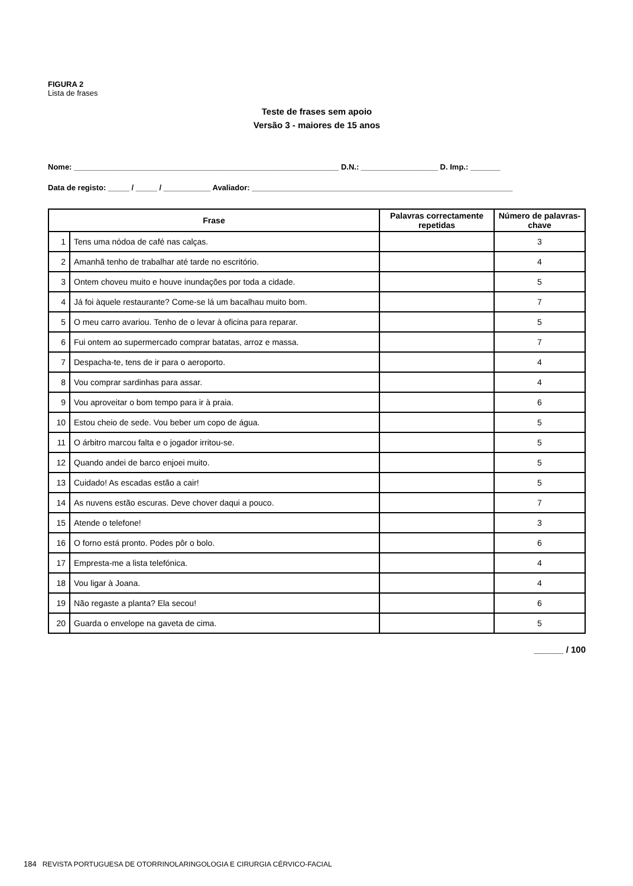FIGURA 2
Lista de frases
Teste de frases sem apoio
Versão 3 - maiores de 15 anos
Nome: ______________________________________________________________ D.N.: __________________ D. Imp.: _______
Data de registo: _____ / _____ / ___________ Avaliador: _____________________________________________________________
| Frase | | Palavras correctamente repetidas | Número de palavras-chave |
| --- | --- | --- | --- |
| 1 | Tens uma nódoa de café nas calças. | | 3 |
| 2 | Amanhã tenho de trabalhar até tarde no escritório. | | 4 |
| 3 | Ontem choveu muito e houve inundações por toda a cidade. | | 5 |
| 4 | Já foi àquele restaurante? Come-se lá um bacalhau muito bom. | | 7 |
| 5 | O meu carro avariou. Tenho de o levar à oficina para reparar. | | 5 |
| 6 | Fui ontem ao supermercado comprar batatas, arroz e massa. | | 7 |
| 7 | Despacha-te, tens de ir para o aeroporto. | | 4 |
| 8 | Vou comprar sardinhas para assar. | | 4 |
| 9 | Vou aproveitar o bom tempo para ir à praia. | | 6 |
| 10 | Estou cheio de sede. Vou beber um copo de água. | | 5 |
| 11 | O árbitro marcou falta e o jogador irritou-se. | | 5 |
| 12 | Quando andei de barco enjoei muito. | | 5 |
| 13 | Cuidado! As escadas estão a cair! | | 5 |
| 14 | As nuvens estão escuras. Deve chover daqui a pouco. | | 7 |
| 15 | Atende o telefone! | | 3 |
| 16 | O forno está pronto. Podes pôr o bolo. | | 6 |
| 17 | Empresta-me a lista telefónica. | | 4 |
| 18 | Vou ligar à Joana. | | 4 |
| 19 | Não regaste a planta? Ela secou! | | 6 |
| 20 | Guarda o envelope na gaveta de cima. | | 5 |
______ / 100
184 REVISTA PORTUGUESA DE OTORRINOLARINGOLOGIA E CIRURGIA CÉRVICO-FACIAL